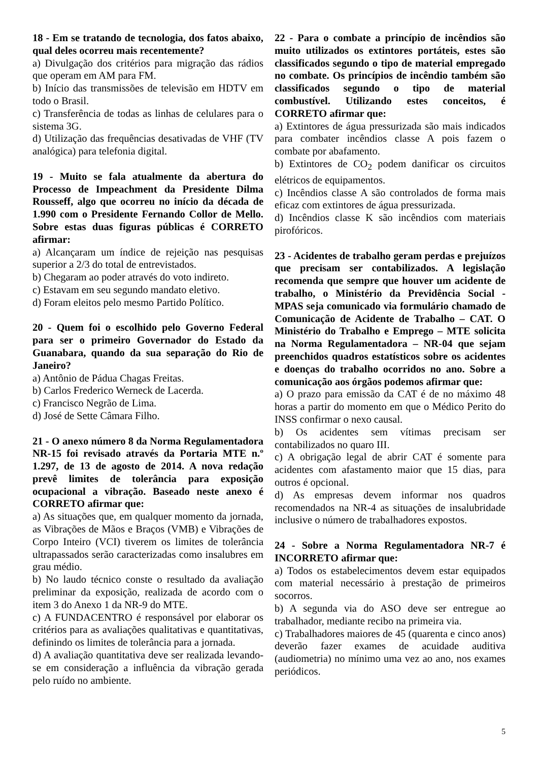18 - Em se tratando de tecnologia, dos fatos abaixo, qual deles ocorreu mais recentemente?
a) Divulgação dos critérios para migração das rádios que operam em AM para FM.
b) Início das transmissões de televisão em HDTV em todo o Brasil.
c) Transferência de todas as linhas de celulares para o sistema 3G.
d) Utilização das frequências desativadas de VHF (TV analógica) para telefonia digital.
19 - Muito se fala atualmente da abertura do Processo de Impeachment da Presidente Dilma Rousseff, algo que ocorreu no início da década de 1.990 com o Presidente Fernando Collor de Mello. Sobre estas duas figuras públicas é CORRETO afirmar:
a) Alcançaram um índice de rejeição nas pesquisas superior a 2/3 do total de entrevistados.
b) Chegaram ao poder através do voto indireto.
c) Estavam em seu segundo mandato eletivo.
d) Foram eleitos pelo mesmo Partido Político.
20 - Quem foi o escolhido pelo Governo Federal para ser o primeiro Governador do Estado da Guanabara, quando da sua separação do Rio de Janeiro?
a) Antônio de Pádua Chagas Freitas.
b) Carlos Frederico Werneck de Lacerda.
c) Francisco Negrão de Lima.
d) José de Sette Câmara Filho.
21 - O anexo número 8 da Norma Regulamentadora NR-15 foi revisado através da Portaria MTE n.º 1.297, de 13 de agosto de 2014. A nova redação prevê limites de tolerância para exposição ocupacional a vibração. Baseado neste anexo é CORRETO afirmar que:
a) As situações que, em qualquer momento da jornada, as Vibrações de Mãos e Braços (VMB) e Vibrações de Corpo Inteiro (VCI) tiverem os limites de tolerância ultrapassados serão caracterizadas como insalubres em grau médio.
b) No laudo técnico conste o resultado da avaliação preliminar da exposição, realizada de acordo com o item 3 do Anexo 1 da NR-9 do MTE.
c) A FUNDACENTRO é responsável por elaborar os critérios para as avaliações qualitativas e quantitativas, definindo os limites de tolerância para a jornada.
d) A avaliação quantitativa deve ser realizada levando-se em consideração a influência da vibração gerada pelo ruído no ambiente.
22 - Para o combate a princípio de incêndios são muito utilizados os extintores portáteis, estes são classificados segundo o tipo de material empregado no combate. Os princípios de incêndio também são classificados segundo o tipo de material combustível. Utilizando estes conceitos, é CORRETO afirmar que:
a) Extintores de água pressurizada são mais indicados para combater incêndios classe A pois fazem o combate por abafamento.
b) Extintores de CO<sub>2</sub> podem danificar os circuitos elétricos de equipamentos.
c) Incêndios classe A são controlados de forma mais eficaz com extintores de água pressurizada.
d) Incêndios classe K são incêndios com materiais pirofóricos.
23 - Acidentes de trabalho geram perdas e prejuízos que precisam ser contabilizados. A legislação recomenda que sempre que houver um acidente de trabalho, o Ministério da Previdência Social - MPAS seja comunicado via formulário chamado de Comunicação de Acidente de Trabalho – CAT. O Ministério do Trabalho e Emprego – MTE solicita na Norma Regulamentadora – NR-04 que sejam preenchidos quadros estatísticos sobre os acidentes e doenças do trabalho ocorridos no ano. Sobre a comunicação aos órgãos podemos afirmar que:
a) O prazo para emissão da CAT é de no máximo 48 horas a partir do momento em que o Médico Perito do INSS confirmar o nexo causal.
b) Os acidentes sem vítimas precisam ser contabilizados no quaro III.
c) A obrigação legal de abrir CAT é somente para acidentes com afastamento maior que 15 dias, para outros é opcional.
d) As empresas devem informar nos quadros recomendados na NR-4 as situações de insalubridade inclusive o número de trabalhadores expostos.
24 - Sobre a Norma Regulamentadora NR-7 é INCORRETO afirmar que:
a) Todos os estabelecimentos devem estar equipados com material necessário à prestação de primeiros socorros.
b) A segunda via do ASO deve ser entregue ao trabalhador, mediante recibo na primeira via.
c) Trabalhadores maiores de 45 (quarenta e cinco anos) deverão fazer exames de acuidade auditiva (audiometria) no mínimo uma vez ao ano, nos exames periódicos.
5